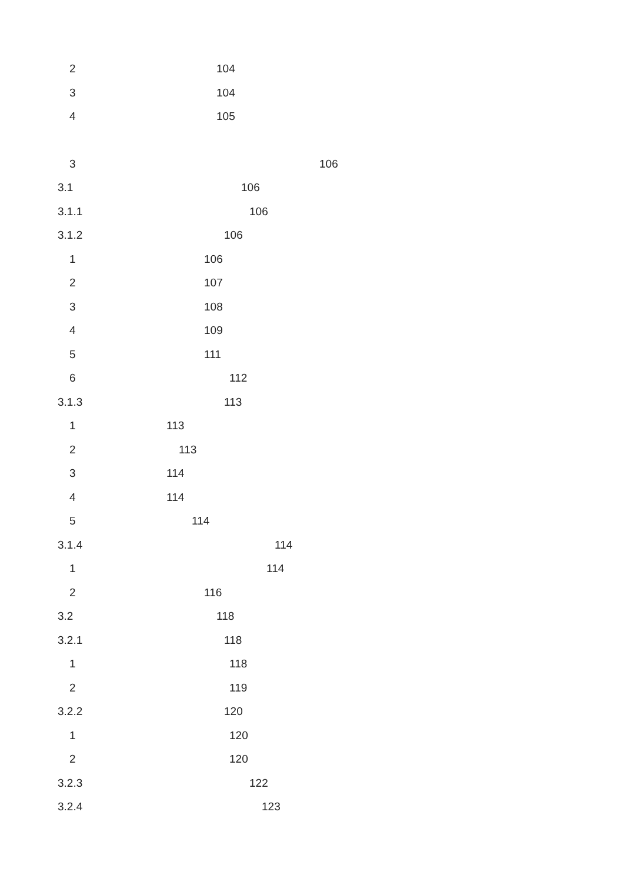2 104
3 104
4 105
3 106
3.1 106
3.1.1 106
3.1.2 106
1 106
2 107
3 108
4 109
5 111
6 112
3.1.3 113
1 113
2 113
3 114
4 114
5 114
3.1.4 114
1 114
2 116
3.2 118
3.2.1 118
1 118
2 119
3.2.2 120
1 120
2 120
3.2.3 122
3.2.4 123